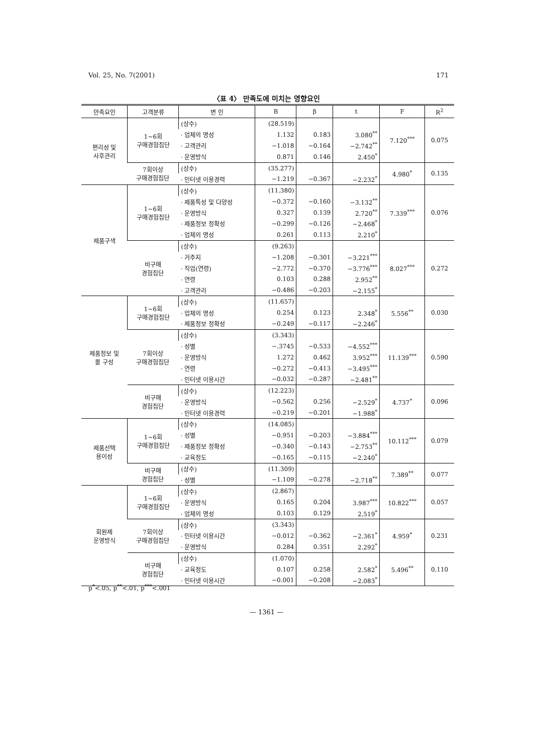Vol. 25, No. 7(2001) 171
〈표 4〉 만족도에 미치는 영향요인
| 만족요인 | 고객분류 | 변 인 | B | β | t | F | R<sup>2</sup> |
| --- | --- | --- | --- | --- | --- | --- | --- |
| 편리성 및 사후관리 | 1~6회 구매경험집단 | (상수) | (28.519) | | | 7.120<sup>***</sup> | 0.075 |
| | | · 업체의 명성 | 1.132 | 0.183 | 3.080<sup>**</sup> | | |
| | | · 고객관리 | −1.018 | −0.164 | −2.742<sup>**</sup> | | |
| | | · 운영방식 | 0.871 | 0.146 | 2.450<sup>*</sup> | | |
| | 7회이상 구매경험집단 | (상수) | (35.277) | | | 4.980<sup>*</sup> | 0.135 |
| | | · 인터넷 이용경력 | −1.219 | −0.367 | −2.232<sup>*</sup> | | |
| 제품구색 | 1~6회 구매경험집단 | (상수) | (11.380) | | | 7.339<sup>***</sup> | 0.076 |
| | | · 제품특성 및 다양성 | −0.372 | −0.160 | −3.132<sup>**</sup> | | |
| | | · 운영방식 | 0.327 | 0.139 | 2.720<sup>**</sup> | | |
| | | · 제품정보 정확성 | −0.299 | −0.126 | −2.468<sup>*</sup> | | |
| | | · 업체의 명성 | 0.261 | 0.113 | 2.210<sup>*</sup> | | |
| | 비구매 경험집단 | (상수) | (9.263) | | | 8.027<sup>***</sup> | 0.272 |
| | | · 거주지 | −1.208 | −0.301 | −3.221<sup>***</sup> | | |
| | | · 직업(연령) | −2.772 | −0.370 | −3.776<sup>***</sup> | | |
| | | · 연령 | 0.103 | 0.288 | 2.952<sup>**</sup> | | |
| | | · 고객관리 | −0.486 | −0.203 | −2.155<sup>*</sup> | | |
| 제품정보 및 몰 구성 | 1~6회 구매경험집단 | (상수) | (11.657) | | | 5.556<sup>**</sup> | 0.030 |
| | | · 업체의 명성 | 0.254 | 0.123 | 2.348<sup>*</sup> | | |
| | | · 제품정보 정확성 | −0.249 | −0.117 | −2.246<sup>*</sup> | | |
| | 7회이상 구매경험집단 | (상수) | (3.343) | | | 11.139<sup>***</sup> | 0.590 |
| | | · 성별 | −.3745 | −0.533 | −4.552<sup>***</sup> | | |
| | | · 운영방식 | 1.272 | 0.462 | 3.952<sup>***</sup> | | |
| | | · 연령 | −0.272 | −0.413 | −3.495<sup>***</sup> | | |
| | | · 인터넷 이용시간 | −0.032 | −0.287 | −2.481<sup>**</sup> | | |
| | 비구매 경험집단 | (상수) | (12.223) | | | 4.737<sup>*</sup> | 0.096 |
| | | · 운영방식 | −0.562 | 0.256 | −2.529<sup>*</sup> | | |
| | | · 인터넷 이용경력 | −0.219 | −0.201 | −1.988<sup>*</sup> | | |
| 제품선택 용이성 | 1~6회 구매경험집단 | (상수) | (14.085) | | | 10.112<sup>***</sup> | 0.079 |
| | | · 성별 | −0.951 | −0.203 | −3.884<sup>***</sup> | | |
| | | · 제품정보 정확성 | −0.340 | −0.143 | −2.753<sup>**</sup> | | |
| | | · 교육정도 | −0.165 | −0.115 | −2.240<sup>*</sup> | | |
| | 비구매 경험집단 | (상수) | (11.309) | | | 7.389<sup>**</sup> | 0.077 |
| | | · 성별 | −1.109 | −0.278 | −2.718<sup>**</sup> | | |
| 회원제 운영방식 | 1~6회 구매경험집단 | (상수) | (2.867) | | | 10.822<sup>***</sup> | 0.057 |
| | | · 운영방식 | 0.165 | 0.204 | 3.987<sup>***</sup> | | |
| | | · 업체의 명성 | 0.103 | 0.129 | 2.519<sup>*</sup> | | |
| | 7회이상 구매경험집단 | (상수) | (3.343) | | | 4.959<sup>*</sup> | 0.231 |
| | | · 인터넷 이용시간 | −0.012 | −0.362 | −2.361<sup>*</sup> | | |
| | | · 운영방식 | 0.284 | 0.351 | 2.292<sup>*</sup> | | |
| | 비구매 경험집단 | (상수) | (1.070) | | | 5.496<sup>**</sup> | 0.110 |
| | | · 교육정도 | 0.107 | 0.258 | 2.582<sup>*</sup> | | |
| | | · 인터넷 이용시간 | −0.001 | −0.208 | −2.083<sup>*</sup> | | |
p<sup>*</sup><.05, p<sup>**</sup><.01, p<sup>***</sup><.001
— 1361 —